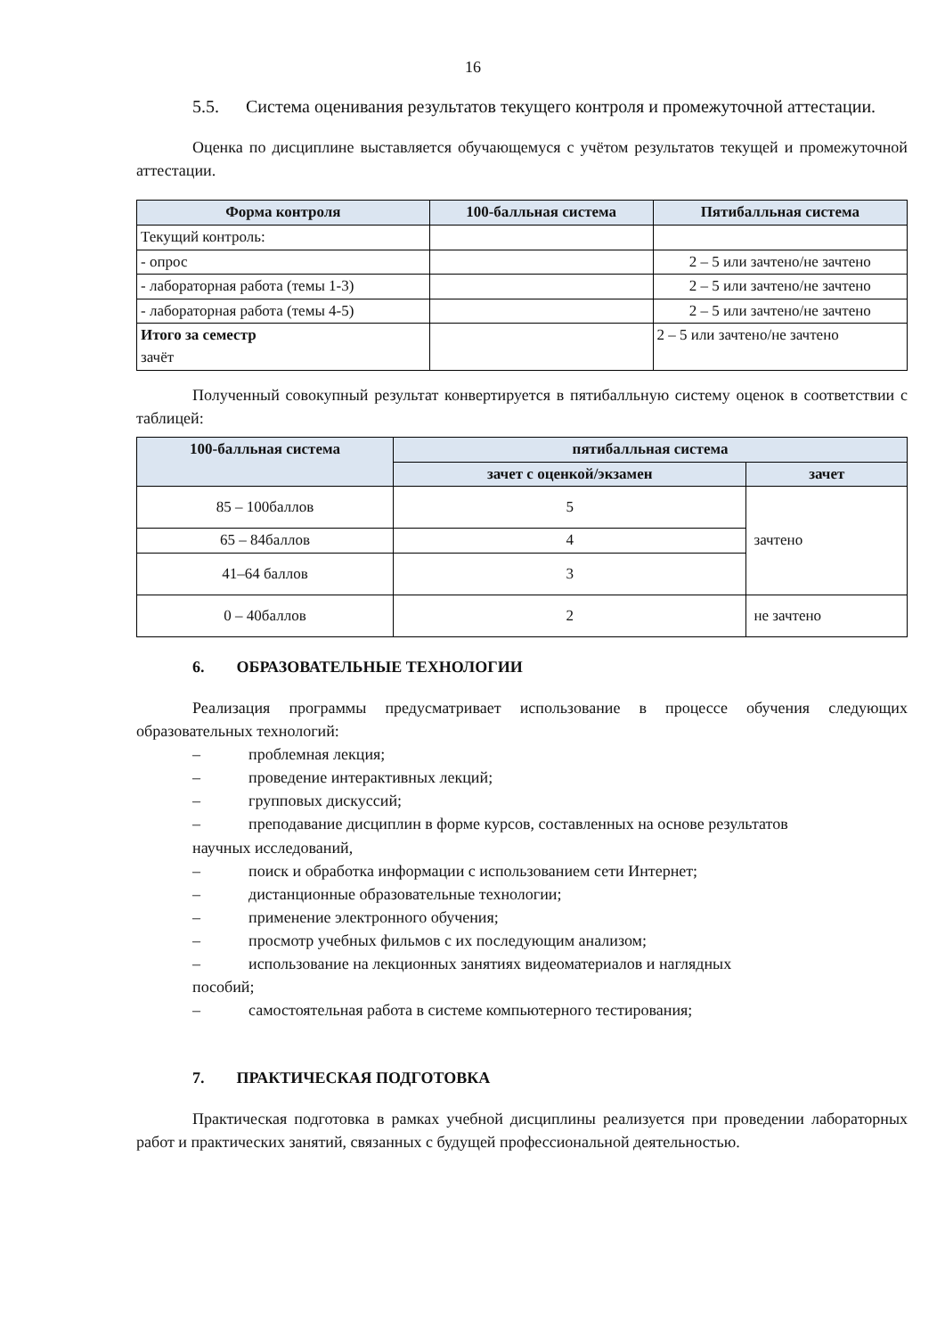16
5.5. Система оценивания результатов текущего контроля и промежуточной аттестации.
Оценка по дисциплине выставляется обучающемуся с учётом результатов текущей и промежуточной аттестации.
| Форма контроля | 100-балльная система | Пятибалльная система |
| --- | --- | --- |
| Текущий контроль: | | |
| - опрос | | 2 – 5 или зачтено/не зачтено |
| - лабораторная работа (темы 1-3) | | 2 – 5 или зачтено/не зачтено |
| - лабораторная работа (темы 4-5) | | 2 – 5 или зачтено/не зачтено |
| Итого за семестр зачёт | | 2 – 5 или зачтено/не зачтено |
Полученный совокупный результат конвертируется в пятибалльную систему оценок в соответствии с таблицей:
| 100-балльная система | пятибалльная система | |
| --- | --- | --- |
| | зачет с оценкой/экзамен | зачет |
| 85 – 100баллов | 5 | зачтено |
| 65 – 84баллов | 4 | |
| 41–64 баллов | 3 | |
| 0 – 40баллов | 2 | не зачтено |
6. ОБРАЗОВАТЕЛЬНЫЕ ТЕХНОЛОГИИ
Реализация программы предусматривает использование в процессе обучения следующих образовательных технологий:
– проблемная лекция;
– проведение интерактивных лекций;
– групповых дискуссий;
– преподавание дисциплин в форме курсов, составленных на основе результатов
научных исследований,
– поиск и обработка информации с использованием сети Интернет;
– дистанционные образовательные технологии;
– применение электронного обучения;
– просмотр учебных фильмов с их последующим анализом;
– использование на лекционных занятиях видеоматериалов и наглядных
пособий;
– самостоятельная работа в системе компьютерного тестирования;
7. ПРАКТИЧЕСКАЯ ПОДГОТОВКА
Практическая подготовка в рамках учебной дисциплины реализуется при проведении лабораторных работ и практических занятий, связанных с будущей профессиональной деятельностью.